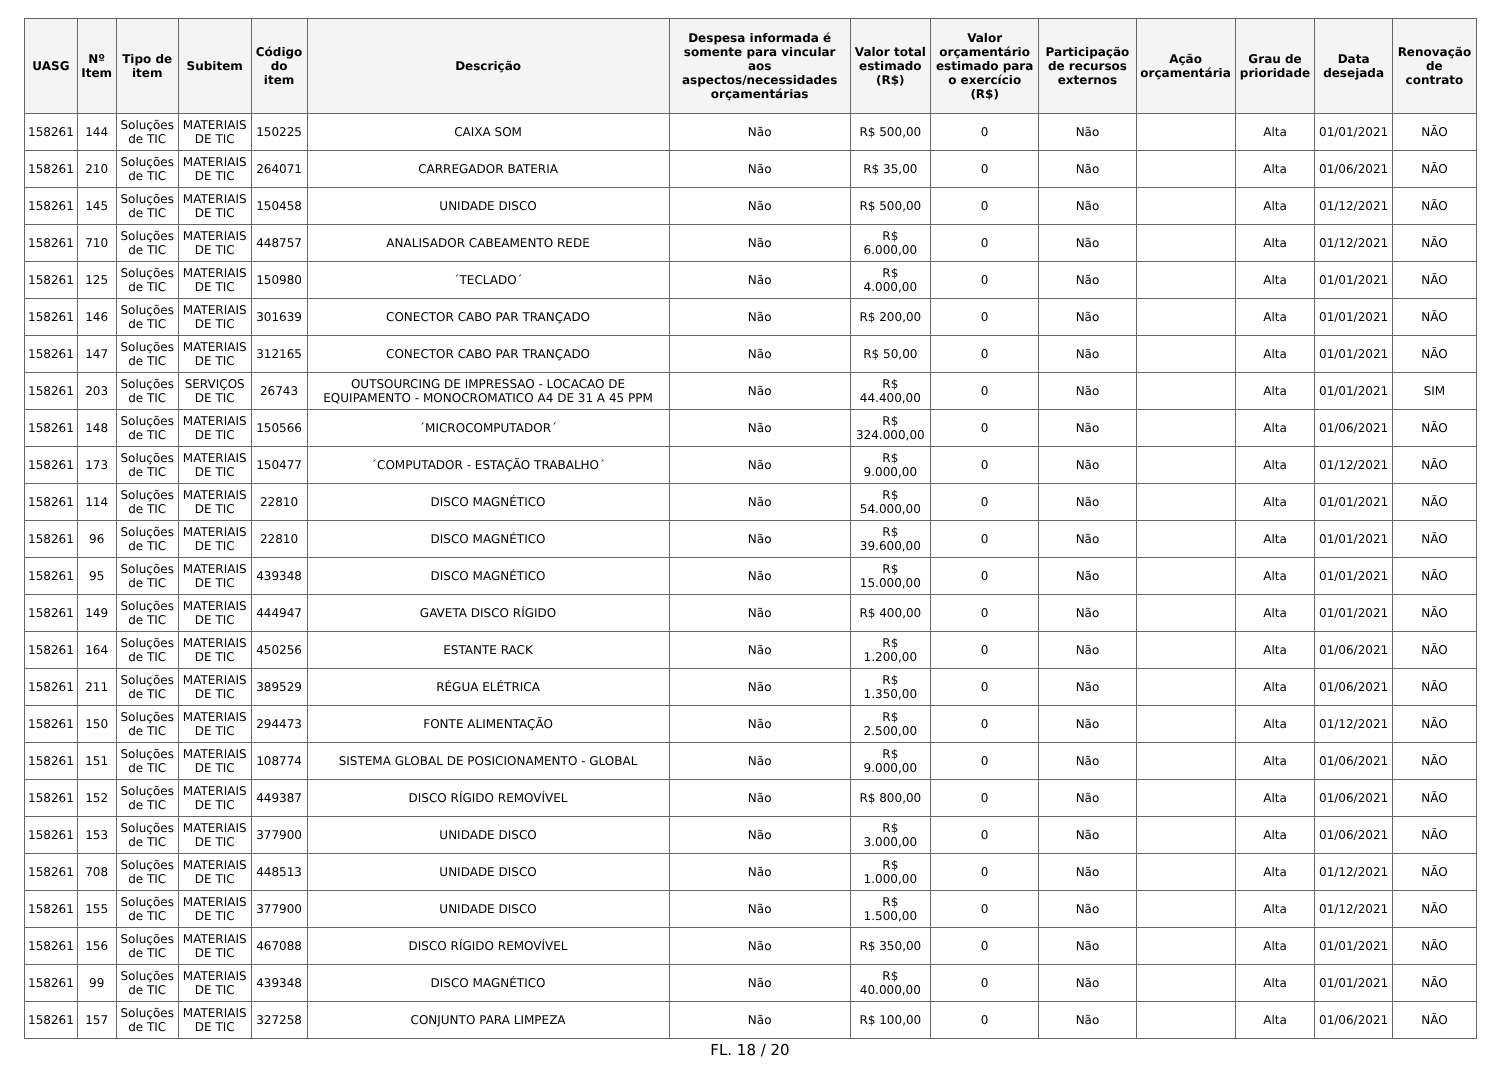| UASG | Nº Item | Tipo de item | Subitem | Código do item | Descrição | Despesa informada é somente para vincular aos aspectos/necessidades orçamentárias | Valor total estimado (R$) | Valor orçamentário estimado para o exercício (R$) | Participação de recursos externos | Ação orçamentária | Grau de prioridade | Data desejada | Renovação de contrato |
| --- | --- | --- | --- | --- | --- | --- | --- | --- | --- | --- | --- | --- | --- |
| 158261 | 144 | Soluções de TIC | MATERIAIS DE TIC | 150225 | CAIXA SOM | Não | R$ 500,00 | 0 | Não | | Alta | 01/01/2021 | NÃO |
| 158261 | 210 | Soluções de TIC | MATERIAIS DE TIC | 264071 | CARREGADOR BATERIA | Não | R$ 35,00 | 0 | Não | | Alta | 01/06/2021 | NÃO |
| 158261 | 145 | Soluções de TIC | MATERIAIS DE TIC | 150458 | UNIDADE DISCO | Não | R$ 500,00 | 0 | Não | | Alta | 01/12/2021 | NÃO |
| 158261 | 710 | Soluções de TIC | MATERIAIS DE TIC | 448757 | ANALISADOR CABEAMENTO REDE | Não | R$ 6.000,00 | 0 | Não | | Alta | 01/12/2021 | NÃO |
| 158261 | 125 | Soluções de TIC | MATERIAIS DE TIC | 150980 | ´TECLADO´ | Não | R$ 4.000,00 | 0 | Não | | Alta | 01/01/2021 | NÃO |
| 158261 | 146 | Soluções de TIC | MATERIAIS DE TIC | 301639 | CONECTOR CABO PAR TRANÇADO | Não | R$ 200,00 | 0 | Não | | Alta | 01/01/2021 | NÃO |
| 158261 | 147 | Soluções de TIC | MATERIAIS DE TIC | 312165 | CONECTOR CABO PAR TRANÇADO | Não | R$ 50,00 | 0 | Não | | Alta | 01/01/2021 | NÃO |
| 158261 | 203 | Soluções de TIC | SERVIÇOS DE TIC | 26743 | OUTSOURCING DE IMPRESSAO - LOCACAO DE EQUIPAMENTO - MONOCROMATICO A4 DE 31 A 45 PPM | Não | R$ 44.400,00 | 0 | Não | | Alta | 01/01/2021 | SIM |
| 158261 | 148 | Soluções de TIC | MATERIAIS DE TIC | 150566 | ´MICROCOMPUTADOR´ | Não | R$ 324.000,00 | 0 | Não | | Alta | 01/06/2021 | NÃO |
| 158261 | 173 | Soluções de TIC | MATERIAIS DE TIC | 150477 | ´COMPUTADOR - ESTAÇÃO TRABALHO´ | Não | R$ 9.000,00 | 0 | Não | | Alta | 01/12/2021 | NÃO |
| 158261 | 114 | Soluções de TIC | MATERIAIS DE TIC | 22810 | DISCO MAGNÉTICO | Não | R$ 54.000,00 | 0 | Não | | Alta | 01/01/2021 | NÃO |
| 158261 | 96 | Soluções de TIC | MATERIAIS DE TIC | 22810 | DISCO MAGNÉTICO | Não | R$ 39.600,00 | 0 | Não | | Alta | 01/01/2021 | NÃO |
| 158261 | 95 | Soluções de TIC | MATERIAIS DE TIC | 439348 | DISCO MAGNÉTICO | Não | R$ 15.000,00 | 0 | Não | | Alta | 01/01/2021 | NÃO |
| 158261 | 149 | Soluções de TIC | MATERIAIS DE TIC | 444947 | GAVETA DISCO RÍGIDO | Não | R$ 400,00 | 0 | Não | | Alta | 01/01/2021 | NÃO |
| 158261 | 164 | Soluções de TIC | MATERIAIS DE TIC | 450256 | ESTANTE RACK | Não | R$ 1.200,00 | 0 | Não | | Alta | 01/06/2021 | NÃO |
| 158261 | 211 | Soluções de TIC | MATERIAIS DE TIC | 389529 | RÉGUA ELÉTRICA | Não | R$ 1.350,00 | 0 | Não | | Alta | 01/06/2021 | NÃO |
| 158261 | 150 | Soluções de TIC | MATERIAIS DE TIC | 294473 | FONTE ALIMENTAÇÃO | Não | R$ 2.500,00 | 0 | Não | | Alta | 01/12/2021 | NÃO |
| 158261 | 151 | Soluções de TIC | MATERIAIS DE TIC | 108774 | SISTEMA GLOBAL DE POSICIONAMENTO - GLOBAL | Não | R$ 9.000,00 | 0 | Não | | Alta | 01/06/2021 | NÃO |
| 158261 | 152 | Soluções de TIC | MATERIAIS DE TIC | 449387 | DISCO RÍGIDO REMOVÍVEL | Não | R$ 800,00 | 0 | Não | | Alta | 01/06/2021 | NÃO |
| 158261 | 153 | Soluções de TIC | MATERIAIS DE TIC | 377900 | UNIDADE DISCO | Não | R$ 3.000,00 | 0 | Não | | Alta | 01/06/2021 | NÃO |
| 158261 | 708 | Soluções de TIC | MATERIAIS DE TIC | 448513 | UNIDADE DISCO | Não | R$ 1.000,00 | 0 | Não | | Alta | 01/12/2021 | NÃO |
| 158261 | 155 | Soluções de TIC | MATERIAIS DE TIC | 377900 | UNIDADE DISCO | Não | R$ 1.500,00 | 0 | Não | | Alta | 01/12/2021 | NÃO |
| 158261 | 156 | Soluções de TIC | MATERIAIS DE TIC | 467088 | DISCO RÍGIDO REMOVÍVEL | Não | R$ 350,00 | 0 | Não | | Alta | 01/01/2021 | NÃO |
| 158261 | 99 | Soluções de TIC | MATERIAIS DE TIC | 439348 | DISCO MAGNÉTICO | Não | R$ 40.000,00 | 0 | Não | | Alta | 01/01/2021 | NÃO |
| 158261 | 157 | Soluções de TIC | MATERIAIS DE TIC | 327258 | CONJUNTO PARA LIMPEZA | Não | R$ 100,00 | 0 | Não | | Alta | 01/06/2021 | NÃO |
FL. 18 / 20